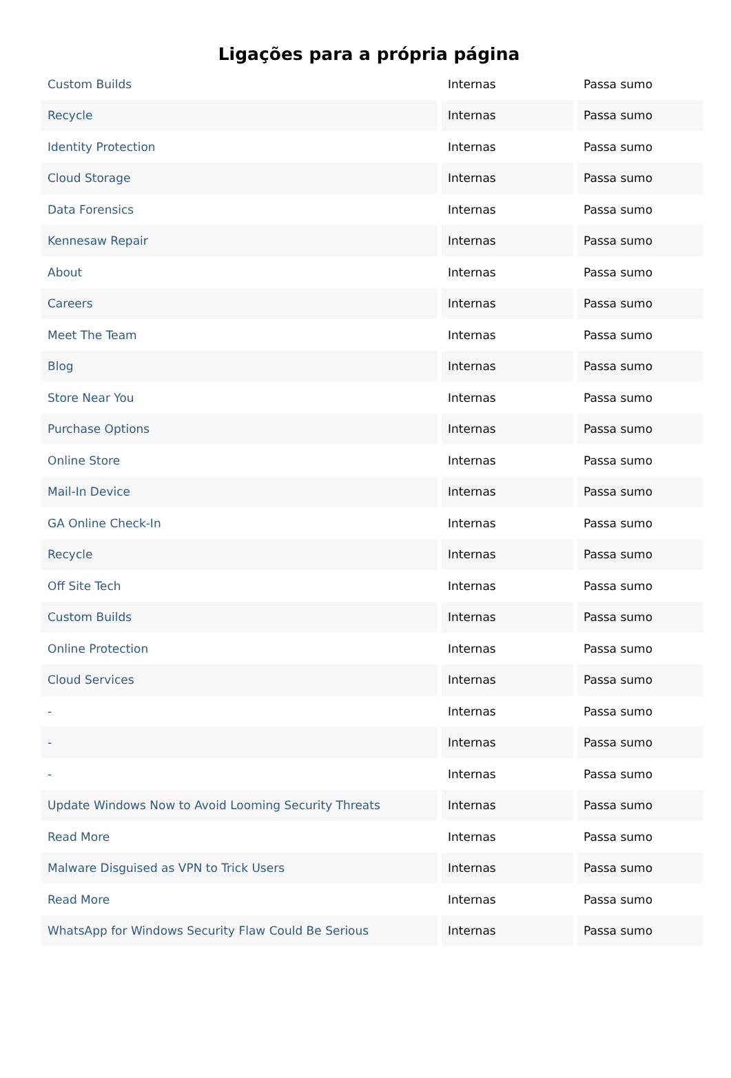Ligações para a própria página
| Custom Builds | Internas | Passa sumo |
| Recycle | Internas | Passa sumo |
| Identity Protection | Internas | Passa sumo |
| Cloud Storage | Internas | Passa sumo |
| Data Forensics | Internas | Passa sumo |
| Kennesaw Repair | Internas | Passa sumo |
| About | Internas | Passa sumo |
| Careers | Internas | Passa sumo |
| Meet The Team | Internas | Passa sumo |
| Blog | Internas | Passa sumo |
| Store Near You | Internas | Passa sumo |
| Purchase Options | Internas | Passa sumo |
| Online Store | Internas | Passa sumo |
| Mail-In Device | Internas | Passa sumo |
| GA Online Check-In | Internas | Passa sumo |
| Recycle | Internas | Passa sumo |
| Off Site Tech | Internas | Passa sumo |
| Custom Builds | Internas | Passa sumo |
| Online Protection | Internas | Passa sumo |
| Cloud Services | Internas | Passa sumo |
| - | Internas | Passa sumo |
| - | Internas | Passa sumo |
| - | Internas | Passa sumo |
| Update Windows Now to Avoid Looming Security Threats | Internas | Passa sumo |
| Read More | Internas | Passa sumo |
| Malware Disguised as VPN to Trick Users | Internas | Passa sumo |
| Read More | Internas | Passa sumo |
| WhatsApp for Windows Security Flaw Could Be Serious | Internas | Passa sumo |